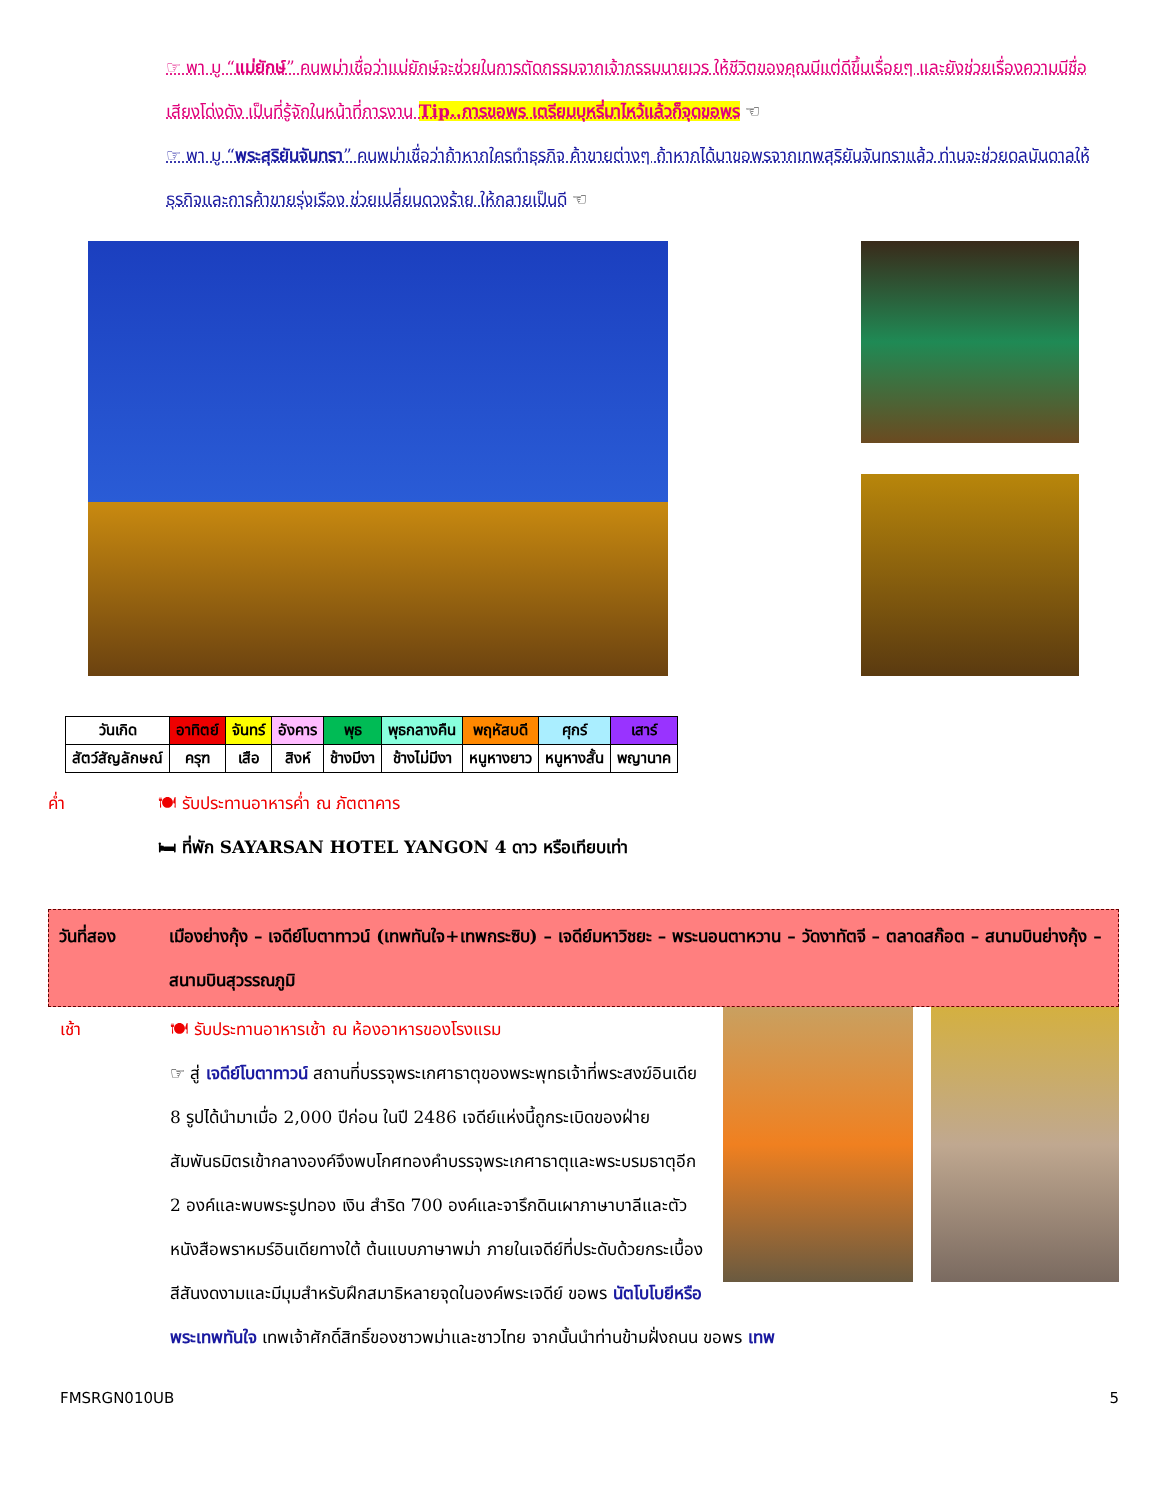☞ พา มู “แม่ยักษ์” คนพม่าเชื่อว่าแม่ยักษ์จะช่วยในการตัดกรรมจากเจ้ากรรมนายเวร ให้ชีวิตของคุณมีแต่ดีขึ้นเรื่อยๆ และยังช่วยเรื่องความมีชื่อเสียงโด่งดัง เป็นที่รู้จักในหน้าที่การงาน Tip..การขอพร เตรียมบุหรี่มาไหว้แล้วก็จุดขอพร ☜
☞ พา มู “พระสุริยันจันทรา” คนพม่าเชื่อว่าถ้าหากใครทำธุรกิจ ค้าขายต่างๆ ถ้าหากได้มาขอพรจากเทพสุริยันจันทราแล้ว ท่านจะช่วยดลบันดาลให้ธุรกิจและการค้าขายรุ่งเรือง ช่วยเปลี่ยนดวงร้าย ให้กลายเป็นดี ☜
| วันเกิด | อาทิตย์ | จันทร์ | อังคาร | พุธ | พุธกลางคืน | พฤหัสบดี | ศุกร์ | เสาร์ |
| สัตว์สัญลักษณ์ | ครุฑ | เสือ | สิงห์ | ช้างมีงา | ช้างไม่มีงา | หนูหางยาว | หนูหางสั้น | พญานาค |
ค่ำ 🍽 รับประทานอาหารค่ำ ณ ภัตตาคาร
🛏 ที่พัก SAYARSAN HOTEL YANGON 4 ดาว หรือเทียบเท่า
วันที่สอง เมืองย่างกุ้ง – เจดีย์โบตาทาวน์ (เทพทันใจ+เทพกระซิบ) – เจดีย์มหาวิชยะ – พระนอนตาหวาน – วัดงาทัตจี – ตลาดสก๊อต – สนามบินย่างกุ้ง – สนามบินสุวรรณภูมิ
เช้า
🍽 รับประทานอาหารเช้า ณ ห้องอาหารของโรงแรม
☞ สู่ เจดีย์โบตาทาวน์ สถานที่บรรจุพระเกศาธาตุของพระพุทธเจ้าที่พระสงฆ์อินเดีย 8 รูปได้นำมาเมื่อ 2,000 ปีก่อน ในปี 2486 เจดีย์แห่งนี้ถูกระเบิดของฝ่ายสัมพันธมิตรเข้ากลางองค์จึงพบโกศทองคำบรรจุพระเกศาธาตุและพระบรมธาตุอีก 2 องค์และพบพระรูปทอง เงิน สำริด 700 องค์และจารึกดินเผาภาษาบาลีและตัวหนังสือพราหมร์อินเดียทางใต้ ต้นแบบภาษาพม่า ภายในเจดีย์ที่ประดับด้วยกระเบื้องสีสันงดงามและมีมุมสำหรับฝึกสมาธิหลายจุดในองค์พระเจดีย์ ขอพร นัตโบโบยีหรือพระเทพทันใจ เทพเจ้าศักดิ์สิทธิ์ของชาวพม่าและชาวไทย จากนั้นนำท่านข้ามฝั่งถนน ขอพร เทพ
FMSRGN010UB 5